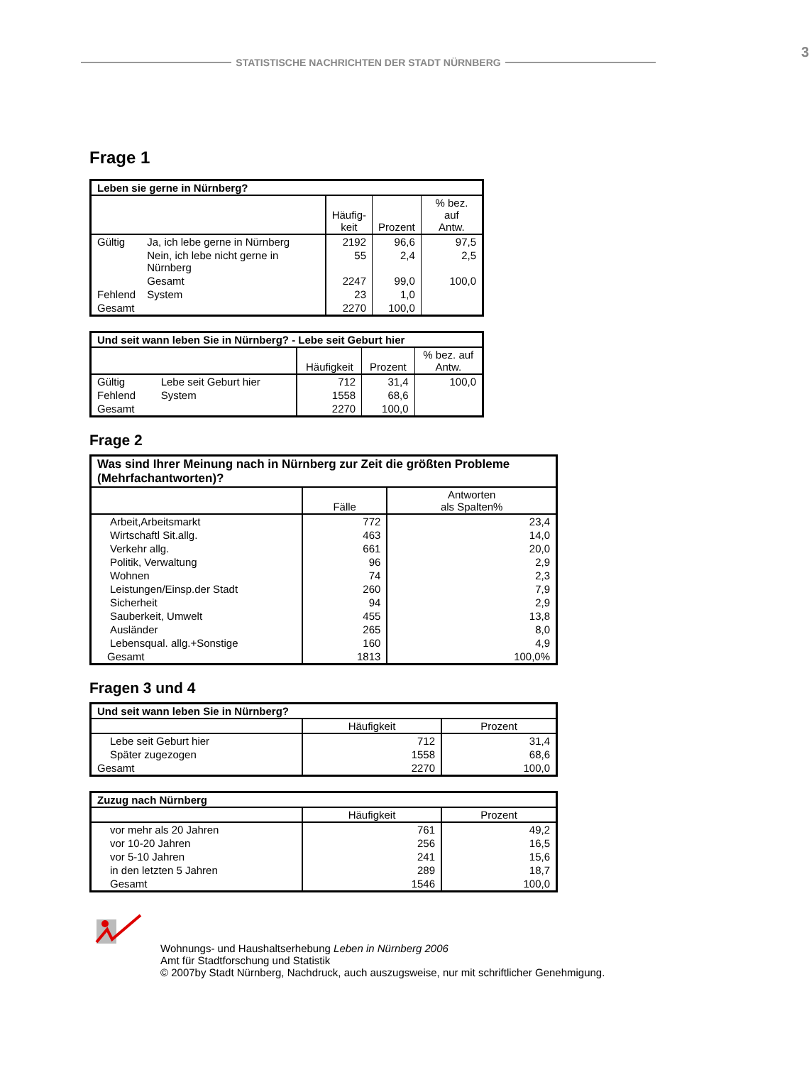STATISTISCHE NACHRICHTEN DER STADT NÜRNBERG
3
Frage 1
| Leben sie gerne in Nürnberg? | | | | |
| --- | --- | --- | --- | --- |
| | | Häufig- keit | Prozent | % bez. auf Antw. |
| Gültig | Ja, ich lebe gerne in Nürnberg | 2192 | 96,6 | 97,5 |
| | Nein, ich lebe nicht gerne in Nürnberg | 55 | 2,4 | 2,5 |
| | Gesamt | 2247 | 99,0 | 100,0 |
| Fehlend | System | 23 | 1,0 | |
| Gesamt | | 2270 | 100,0 | |
| Und seit wann leben Sie in Nürnberg? - Lebe seit Geburt hier | | | | |
| --- | --- | --- | --- | --- |
| | | Häufigkeit | Prozent | % bez. auf Antw. |
| Gültig | Lebe seit Geburt hier | 712 | 31,4 | 100,0 |
| Fehlend | System | 1558 | 68,6 | |
| Gesamt | | 2270 | 100,0 | |
Frage 2
| Was sind Ihrer Meinung nach in Nürnberg zur Zeit die größten Probleme (Mehrfachantworten)? | | |
| --- | --- | --- |
| | Fälle | Antworten als Spalten% |
| Arbeit,Arbeitsmarkt | 772 | 23,4 |
| Wirtschaftl Sit.allg. | 463 | 14,0 |
| Verkehr allg. | 661 | 20,0 |
| Politik, Verwaltung | 96 | 2,9 |
| Wohnen | 74 | 2,3 |
| Leistungen/Einsp.der Stadt | 260 | 7,9 |
| Sicherheit | 94 | 2,9 |
| Sauberkeit, Umwelt | 455 | 13,8 |
| Ausländer | 265 | 8,0 |
| Lebensqual. allg.+Sonstige | 160 | 4,9 |
| Gesamt | 1813 | 100,0% |
Fragen 3 und 4
| Und seit wann leben Sie in Nürnberg? | | |
| --- | --- | --- |
| | Häufigkeit | Prozent |
| Lebe seit Geburt hier | 712 | 31,4 |
| Später zugezogen | 1558 | 68,6 |
| Gesamt | 2270 | 100,0 |
| Zuzug nach Nürnberg | | |
| --- | --- | --- |
| | Häufigkeit | Prozent |
| vor mehr als 20 Jahren | 761 | 49,2 |
| vor 10-20 Jahren | 256 | 16,5 |
| vor 5-10 Jahren | 241 | 15,6 |
| in den letzten 5 Jahren | 289 | 18,7 |
| Gesamt | 1546 | 100,0 |
Wohnungs- und Haushaltserhebung Leben in Nürnberg 2006
Amt für Stadtforschung und Statistik
© 2007by Stadt Nürnberg, Nachdruck, auch auszugsweise, nur mit schriftlicher Genehmigung.